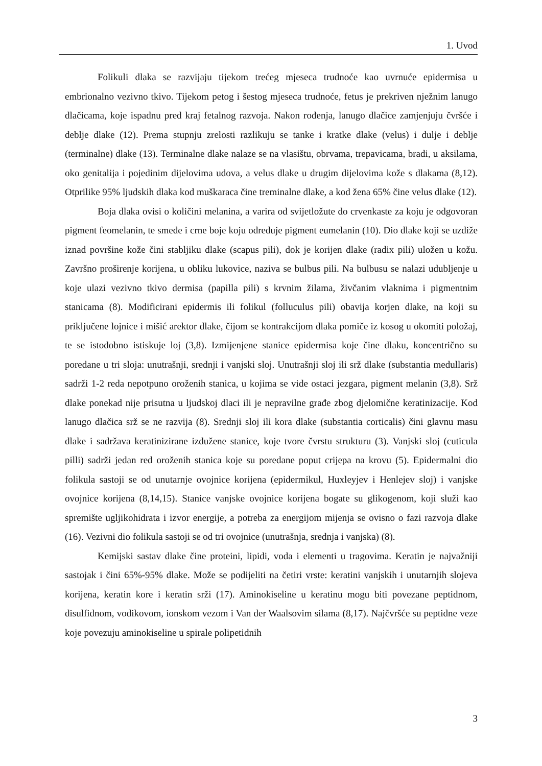1. Uvod
Folikuli dlaka se razvijaju tijekom trećeg mjeseca trudnoće kao uvrnuće epidermisa u embrionalno vezivno tkivo. Tijekom petog i šestog mjeseca trudnoće, fetus je prekriven nježnim lanugo dlačicama, koje ispadnu pred kraj fetalnog razvoja. Nakon rođenja, lanugo dlačice zamjenjuju čvršće i deblje dlake (12). Prema stupnju zrelosti razlikuju se tanke i kratke dlake (velus) i dulje i deblje (terminalne) dlake (13). Terminalne dlake nalaze se na vlasištu, obrvama, trepavicama, bradi, u aksilama, oko genitalija i pojedinim dijelovima udova, a velus dlake u drugim dijelovima kože s dlakama (8,12). Otprilike 95% ljudskih dlaka kod muškaraca čine treminalne dlake, a kod žena 65% čine velus dlake (12).
Boja dlaka ovisi o količini melanina, a varira od svijetložute do crvenkaste za koju je odgovoran pigment feomelanin, te smeđe i crne boje koju određuje pigment eumelanin (10). Dio dlake koji se uzdiže iznad površine kože čini stabljiku dlake (scapus pili), dok je korijen dlake (radix pili) uložen u kožu. Završno proširenje korijena, u obliku lukovice, naziva se bulbus pili. Na bulbusu se nalazi udubljenje u koje ulazi vezivno tkivo dermisa (papilla pili) s krvnim žilama, živčanim vlaknima i pigmentnim stanicama (8). Modificirani epidermis ili folikul (folluculus pili) obavija korjen dlake, na koji su priključene lojnice i mišić arektor dlake, čijom se kontrakcijom dlaka pomiče iz kosog u okomiti položaj, te se istodobno istiskuje loj (3,8). Izmijenjene stanice epidermisa koje čine dlaku, koncentrično su poredane u tri sloja: unutrašnji, srednji i vanjski sloj. Unutrašnji sloj ili srž dlake (substantia medullaris) sadrži 1-2 reda nepotpuno oroženih stanica, u kojima se vide ostaci jezgara, pigment melanin (3,8). Srž dlake ponekad nije prisutna u ljudskoj dlaci ili je nepravilne građe zbog djelomične keratinizacije. Kod lanugo dlačica srž se ne razvija (8). Srednji sloj ili kora dlake (substantia corticalis) čini glavnu masu dlake i sadržava keratinizirane izdužene stanice, koje tvore čvrstu strukturu (3). Vanjski sloj (cuticula pilli) sadrži jedan red oroženih stanica koje su poredane poput crijepa na krovu (5). Epidermalni dio folikula sastoji se od unutarnje ovojnice korijena (epidermikul, Huxleyjev i Henlejev sloj) i vanjske ovojnice korijena (8,14,15). Stanice vanjske ovojnice korijena bogate su glikogenom, koji služi kao spremište ugljikohidrata i izvor energije, a potreba za energijom mijenja se ovisno o fazi razvoja dlake (16). Vezivni dio folikula sastoji se od tri ovojnice (unutrašnja, srednja i vanjska) (8).
Kemijski sastav dlake čine proteini, lipidi, voda i elementi u tragovima. Keratin je najvažniji sastojak i čini 65%-95% dlake. Može se podijeliti na četiri vrste: keratini vanjskih i unutarnjih slojeva korijena, keratin kore i keratin srži (17). Aminokiseline u keratinu mogu biti povezane peptidnom, disulfidnom, vodikovom, ionskom vezom i Van der Waalsovim silama (8,17). Najčvršće su peptidne veze koje povezuju aminokiseline u spirale polipetidnih
3